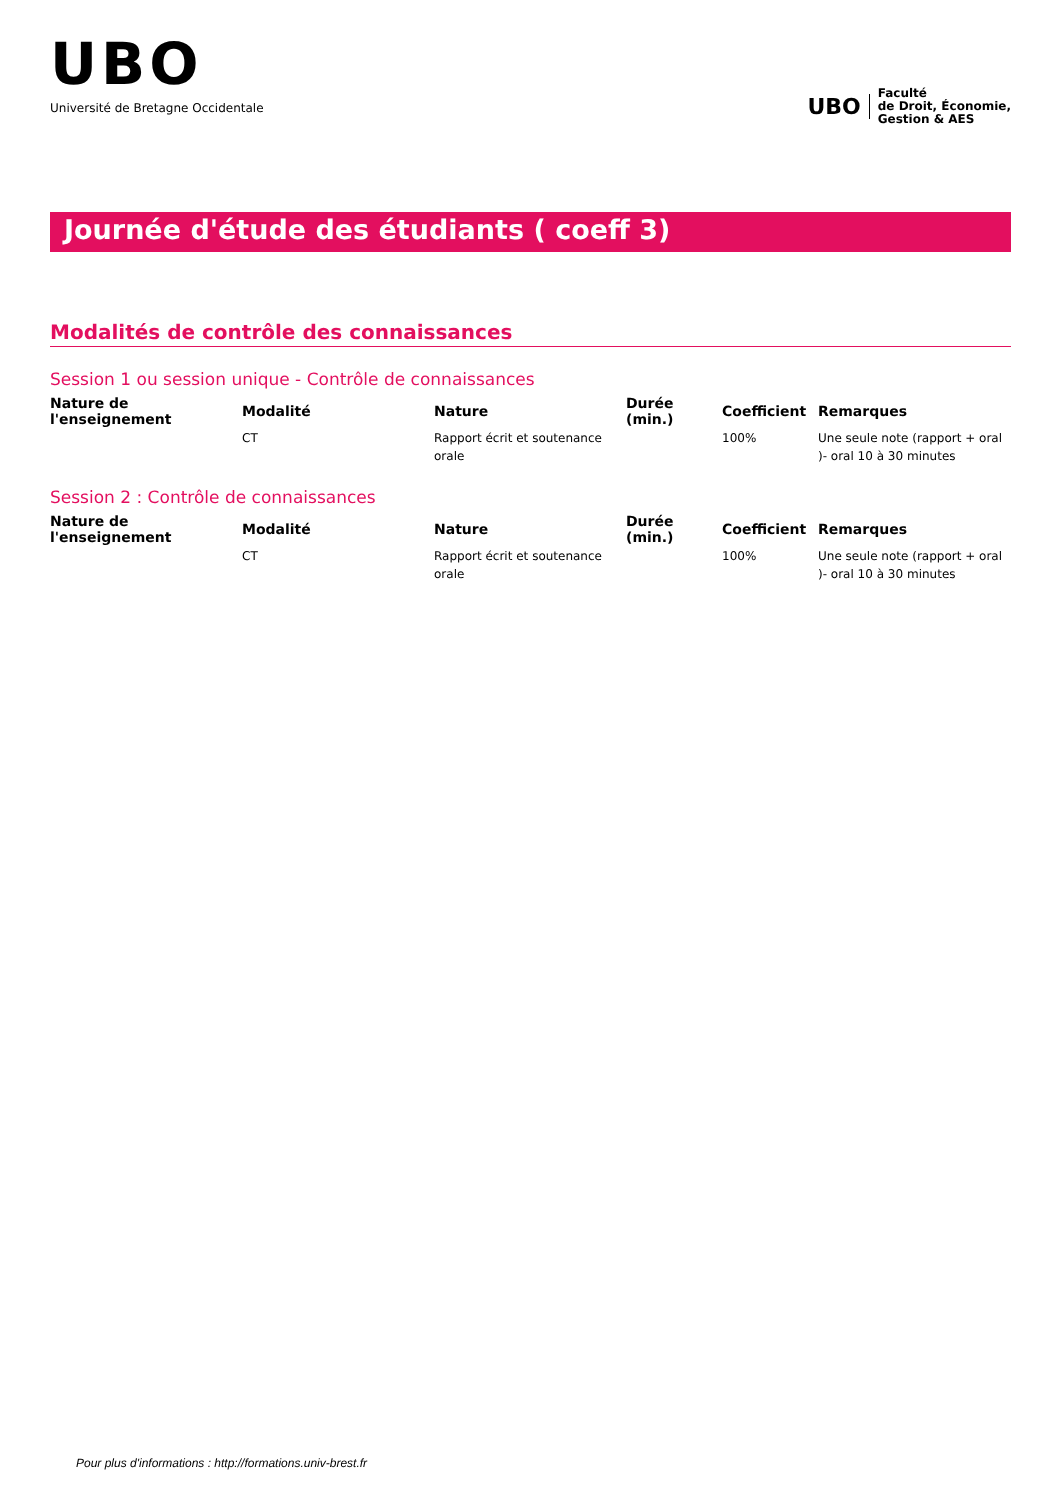UBO
Université de Bretagne Occidentale
UBO
Faculté
de Droit, Économie,
Gestion & AES
Journée d'étude des étudiants ( coeff 3)
Modalités de contrôle des connaissances
Session 1 ou session unique - Contrôle de connaissances
| Nature de l'enseignement | Modalité | Nature | Durée (min.) | Coefficient | Remarques |
| --- | --- | --- | --- | --- | --- |
| | CT | Rapport écrit et soutenance orale | | 100% | Une seule note (rapport + oral )- oral 10 à 30 minutes |
Session 2 : Contrôle de connaissances
| Nature de l'enseignement | Modalité | Nature | Durée (min.) | Coefficient | Remarques |
| --- | --- | --- | --- | --- | --- |
| | CT | Rapport écrit et soutenance orale | | 100% | Une seule note (rapport + oral )- oral 10 à 30 minutes |
Pour plus d'informations : http://formations.univ-brest.fr